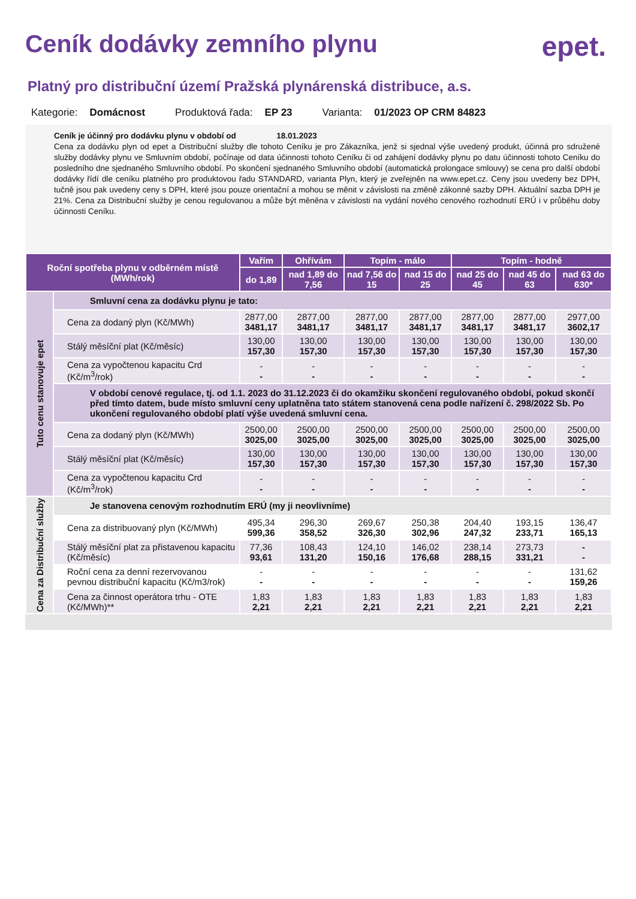Ceník dodávky zemního plynu epet.
Platný pro distribuční území Pražská plynárenská distribuce, a.s.
Kategorie: Domácnost Produktová řada: EP 23 Varianta: 01/2023 OP CRM 84823
Ceník je účinný pro dodávku plynu v období od 18.01.2023
Cena za dodávku plyn od epet a Distribuční služby dle tohoto Ceníku je pro Zákazníka, jenž si sjednal výše uvedený produkt, účinná pro sdružené služby dodávky plynu ve Smluvním období, počínaje od data účinnosti tohoto Ceníku či od zahájení dodávky plynu po datu účinnosti tohoto Ceníku do posledního dne sjednaného Smluvního období. Po skončení sjednaného Smluvního období (automatická prolongace smlouvy) se cena pro další období dodávky řídí dle ceníku platného pro produktovou řadu STANDARD, varianta Plyn, který je zveřejněn na www.epet.cz. Ceny jsou uvedeny bez DPH, tučně jsou pak uvedeny ceny s DPH, které jsou pouze orientační a mohou se měnit v závislosti na změně zákonné sazby DPH. Aktuální sazba DPH je 21%. Cena za Distribuční služby je cenou regulovanou a může být měněna v závislosti na vydání nového cenového rozhodnutí ERÚ i v průběhu doby účinnosti Ceníku.
| Roční spotřeba plynu v odběrném místě (MWh/rok) | | Vařím | Ohřívám | Topím - málo | | Topím - hodně | | |
| --- | --- | --- | --- | --- | --- | --- | --- | --- |
| | | do 1,89 | nad 1,89 do 7,56 | nad 7,56 do 15 | nad 15 do 25 | nad 25 do 45 | nad 45 do 63 | nad 63 do 630* |
| Tuto cenu stanovuje epet | Smluvní cena za dodávku plynu je tato: | | | | | | | |
| | Cena za dodaný plyn (Kč/MWh) | 2877,00 3481,17 | 2877,00 3481,17 | 2877,00 3481,17 | 2877,00 3481,17 | 2877,00 3481,17 | 2877,00 3481,17 | 2977,00 3602,17 |
| | Stálý měsíční plat (Kč/měsíc) | 130,00 157,30 | 130,00 157,30 | 130,00 157,30 | 130,00 157,30 | 130,00 157,30 | 130,00 157,30 | 130,00 157,30 |
| | Cena za vypočtenou kapacitu Crd (Kč/m<sup>3</sup>/rok) | - - | - - | - - | - - | - - | - - | - - |
| | V období cenové regulace, tj. od 1.1. 2023 do 31.12.2023 či do okamžiku skončení regulovaného období, pokud skončí před tímto datem, bude místo smluvní ceny uplatněna tato státem stanovená cena podle nařízení č. 298/2022 Sb. Po ukončení regulovaného období platí výše uvedená smluvní cena. | | | | | | | |
| | Cena za dodaný plyn (Kč/MWh) | 2500,00 3025,00 | 2500,00 3025,00 | 2500,00 3025,00 | 2500,00 3025,00 | 2500,00 3025,00 | 2500,00 3025,00 | 2500,00 3025,00 |
| | Stálý měsíční plat (Kč/měsíc) | 130,00 157,30 | 130,00 157,30 | 130,00 157,30 | 130,00 157,30 | 130,00 157,30 | 130,00 157,30 | 130,00 157,30 |
| | Cena za vypočtenou kapacitu Crd (Kč/m<sup>3</sup>/rok) | - - | - - | - - | - - | - - | - - | - - |
| Cena za Distribuční služby | Je stanovena cenovým rozhodnutím ERÚ (my ji neovlivníme) | | | | | | | |
| | Cena za distribuovaný plyn (Kč/MWh) | 495,34 599,36 | 296,30 358,52 | 269,67 326,30 | 250,38 302,96 | 204,40 247,32 | 193,15 233,71 | 136,47 165,13 |
| | Stálý měsíční plat za přistavenou kapacitu (Kč/měsíc) | 77,36 93,61 | 108,43 131,20 | 124,10 150,16 | 146,02 176,68 | 238,14 288,15 | 273,73 331,21 | - - |
| | Roční cena za denní rezervovanou pevnou distribuční kapacitu (Kč/m3/rok) | - - | - - | - - | - - | - - | - - | 131,62 159,26 |
| | Cena za činnost operátora trhu - OTE (Kč/MWh)** | 1,83 2,21 | 1,83 2,21 | 1,83 2,21 | 1,83 2,21 | 1,83 2,21 | 1,83 2,21 | 1,83 2,21 |